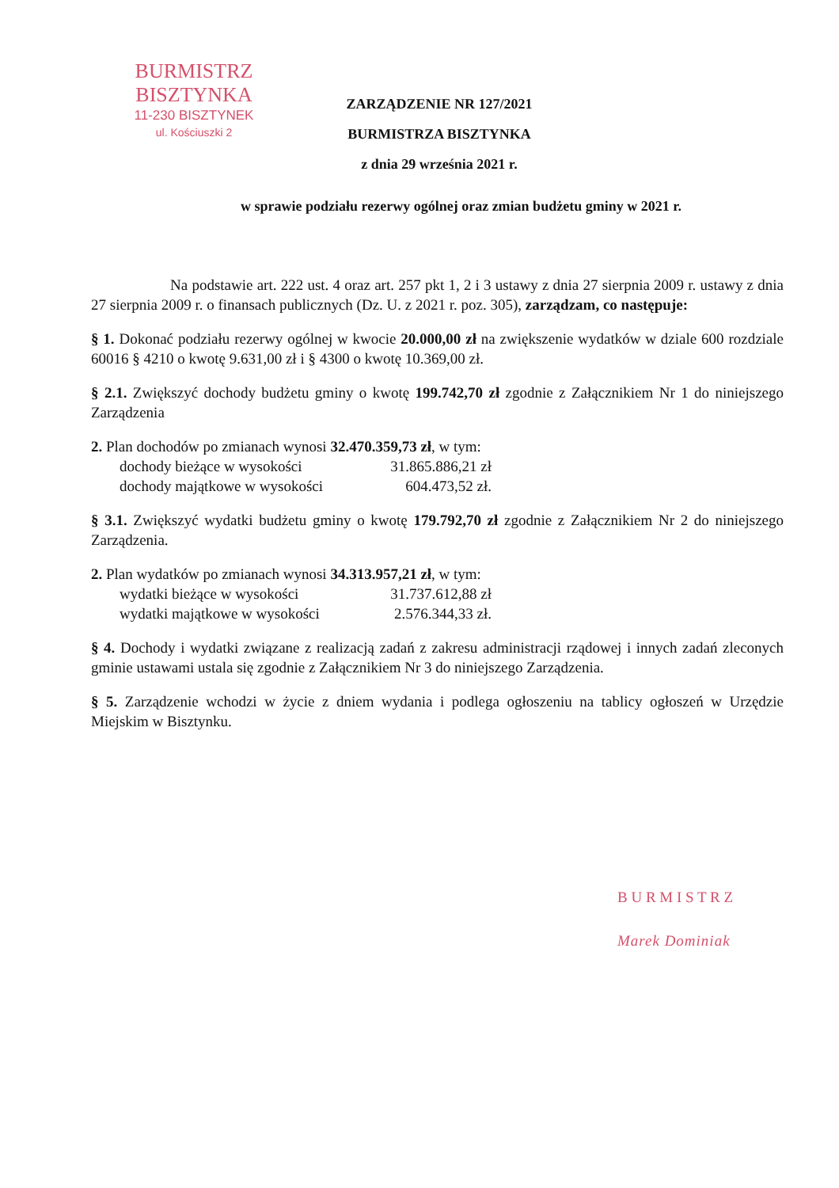BURMISTRZ BISZTYNKA
11-230 BISZTYNEK
ul. Kościuszki 2
ZARZĄDZENIE NR 127/2021
BURMISTRZA BISZTYNKA
z dnia 29 września 2021 r.
w sprawie podziału rezerwy ogólnej oraz zmian budżetu gminy w 2021 r.
Na podstawie art. 222 ust. 4 oraz art. 257 pkt 1, 2 i 3 ustawy z dnia 27 sierpnia 2009 r. ustawy z dnia 27 sierpnia 2009 r. o finansach publicznych (Dz. U. z 2021 r. poz. 305), zarządzam, co następuje:
§ 1. Dokonać podziału rezerwy ogólnej w kwocie 20.000,00 zł na zwiększenie wydatków w dziale 600 rozdziale 60016 § 4210 o kwotę 9.631,00 zł i § 4300 o kwotę 10.369,00 zł.
§ 2.1. Zwiększyć dochody budżetu gminy o kwotę 199.742,70 zł zgodnie z Załącznikiem Nr 1 do niniejszego Zarządzenia
2. Plan dochodów po zmianach wynosi 32.470.359,73 zł, w tym:
dochody bieżące w wysokości 31.865.886,21 zł
dochody majątkowe w wysokości 604.473,52 zł.
§ 3.1. Zwiększyć wydatki budżetu gminy o kwotę 179.792,70 zł zgodnie z Załącznikiem Nr 2 do niniejszego Zarządzenia.
2. Plan wydatków po zmianach wynosi 34.313.957,21 zł, w tym:
wydatki bieżące w wysokości 31.737.612,88 zł
wydatki majątkowe w wysokości 2.576.344,33 zł.
§ 4. Dochody i wydatki związane z realizacją zadań z zakresu administracji rządowej i innych zadań zleconych gminie ustawami ustala się zgodnie z Załącznikiem Nr 3 do niniejszego Zarządzenia.
§ 5. Zarządzenie wchodzi w życie z dniem wydania i podlega ogłoszeniu na tablicy ogłoszeń w Urzędzie Miejskim w Bisztynku.
B U R M I S T R Z
Marek Dominiak